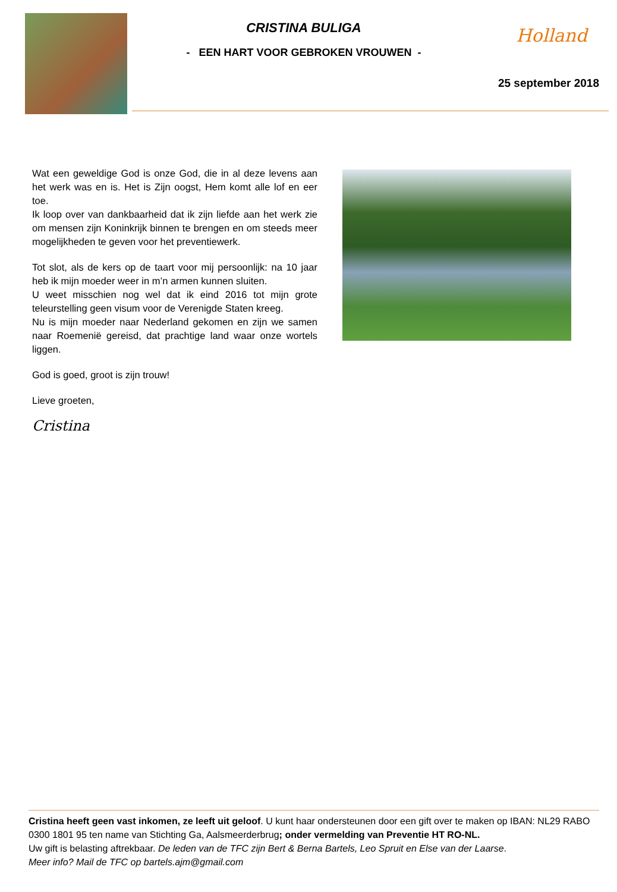CRISTINA BULIGA
- EEN HART VOOR GEBROKEN VROUWEN -
Holland
25 september 2018
Wat een geweldige God is onze God, die in al deze levens aan het werk was en is. Het is Zijn oogst, Hem komt alle lof en eer toe.
Ik loop over van dankbaarheid dat ik zijn liefde aan het werk zie om mensen zijn Koninkrijk binnen te brengen en om steeds meer mogelijkheden te geven voor het preventiewerk.
Tot slot, als de kers op de taart voor mij persoonlijk: na 10 jaar heb ik mijn moeder weer in m’n armen kunnen sluiten.
U weet misschien nog wel dat ik eind 2016 tot mijn grote teleurstelling geen visum voor de Verenigde Staten kreeg.
Nu is mijn moeder naar Nederland gekomen en zijn we samen naar Roemenië gereisd, dat prachtige land waar onze wortels liggen.
God is goed, groot is zijn trouw!
Lieve groeten,
Cristina
Cristina heeft geen vast inkomen, ze leeft uit geloof. U kunt haar ondersteunen door een gift over te maken op IBAN: NL29 RABO 0300 1801 95 ten name van Stichting Ga, Aalsmeerderbrug; onder vermelding van Preventie HT RO-NL.
Uw gift is belasting aftrekbaar. De leden van de TFC zijn Bert & Berna Bartels, Leo Spruit en Else van der Laarse.
Meer info? Mail de TFC op bartels.ajm@gmail.com